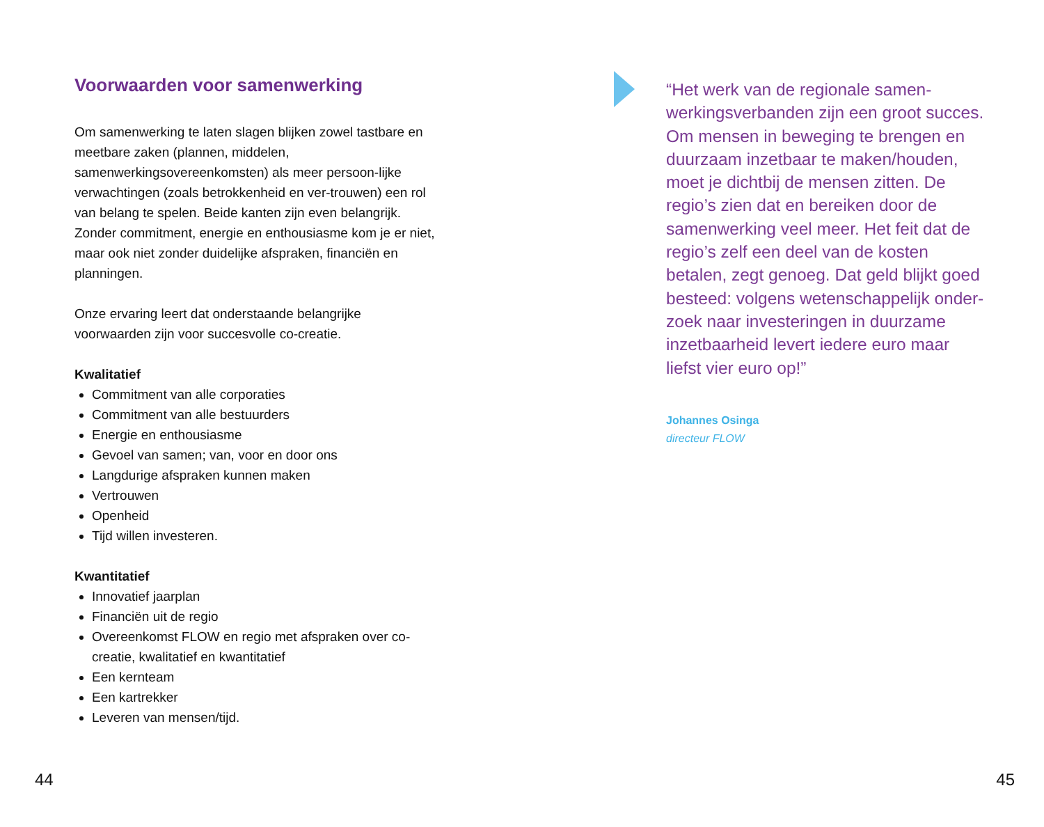Voorwaarden voor samenwerking
Om samenwerking te laten slagen blijken zowel tastbare en meetbare zaken (plannen, middelen, samenwerkingsovereenkomsten) als meer persoon-lijke verwachtingen (zoals betrokkenheid en ver-trouwen) een rol van belang te spelen. Beide kanten zijn even belangrijk. Zonder commitment, energie en enthousiasme kom je er niet, maar ook niet zonder duidelijke afspraken, financiën en planningen.
Onze ervaring leert dat onderstaande belangrijke voorwaarden zijn voor succesvolle co-creatie.
Kwalitatief
Commitment van alle corporaties
Commitment van alle bestuurders
Energie en enthousiasme
Gevoel van samen; van, voor en door ons
Langdurige afspraken kunnen maken
Vertrouwen
Openheid
Tijd willen investeren.
Kwantitatief
Innovatief jaarplan
Financiën uit de regio
Overeenkomst FLOW en regio met afspraken over co-creatie, kwalitatief en kwantitatief
Een kernteam
Een kartrekker
Leveren van mensen/tijd.
“Het werk van de regionale samen-werkingsverbanden zijn een groot succes. Om mensen in beweging te brengen en duurzaam inzetbaar te maken/houden, moet je dichtbij de mensen zitten. De regio’s zien dat en bereiken door de samenwerking veel meer. Het feit dat de regio’s zelf een deel van de kosten betalen, zegt genoeg. Dat geld blijkt goed besteed: volgens wetenschappelijk onder-zoek naar investeringen in duurzame inzetbaarheid levert iedere euro maar liefst vier euro op!”
Johannes Osinga
directeur FLOW
44 45